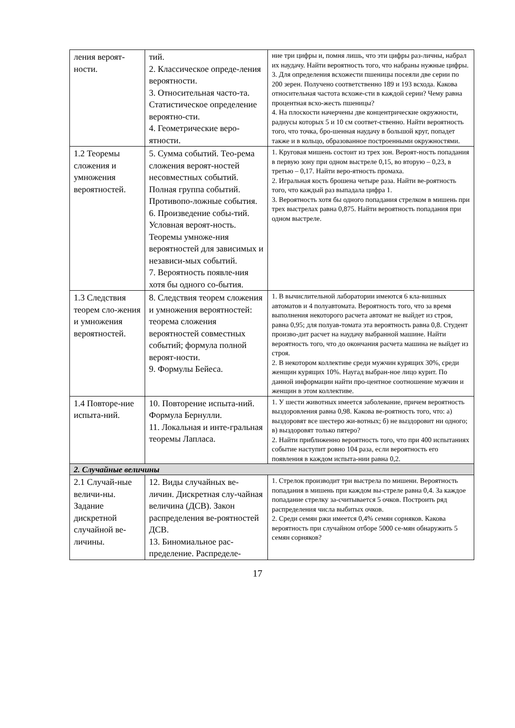| ления вероят-ности. | тий. 2. Классическое опреде-ления вероятности. 3. Относительная часто-та. Статистическое определение вероятно-сти. 4. Геометрические веро-ятности. | ние три цифры и, помня лишь, что эти цифры раз-личны, набрал их наудачу. Найти вероятность того, что набраны нужные цифры. 3. Для определения всхожести пшеницы посеяли две серии по 200 зерен. Получено соответственно 189 и 193 всхода. Какова относительная частота всхоже-сти в каждой серии? Чему равна процентная всхо-жесть пшеницы? 4. На плоскости начерчены две концентрические окружности, радиусы которых 5 и 10 см соответ-ственно. Найти вероятность того, что точка, бро-шенная наудачу в большой круг, попадет также и в кольцо, образованное построенными окружностями. |
| 1.2 Теоремы сложения и умножения вероятностей. | 5. Сумма событий. Тео-рема сложения вероят-ностей несовместных событий. Полная группа событий. Противопо-ложные события. 6. Произведение собы-тий. Условная вероят-ность. Теоремы умноже-ния вероятностей для зависимых и независи-мых событий. 7. Вероятность появле-ния хотя бы одного со-бытия. | 1. Круговая мишень состоит из трех зон. Вероят-ность попадания в первую зону при одном выстреле 0,15, во вторую – 0,23, в третью – 0,17. Найти веро-ятность промаха. 2. Игральная кость брошена четыре раза. Найти ве-роятность того, что каждый раз выпадала цифра 1. 3. Вероятность хотя бы одного попадания стрелком в мишень при трех выстрелах равна 0,875. Найти вероятность попадания при одном выстреле. |
| 1.3 Следствия теорем сло-жения и умножения вероятностей. | 8. Следствия теорем сложения и умножения вероятностей: теорема сложения вероятностей совместных событий; формула полной вероят-ности. 9. Формулы Бейеса. | 1. В вычислительной лаборатории имеются 6 кла-вишных автоматов и 4 полуавтомата. Вероятность того, что за время выполнения некоторого расчета автомат не выйдет из строя, равна 0,95; для полуав-томата эта вероятность равна 0,8. Студент произво-дит расчет на наудачу выбранной машине. Найти вероятность того, что до окончания расчета машина не выйдет из строя. 2. В некотором коллективе среди мужчин курящих 30%, среди женщин курящих 10%. Наугад выбран-ное лицо курит. По данной информации найти про-центное соотношение мужчин и женщин в этом коллективе. |
| 1.4 Повторе-ние испыта-ний. | 10. Повторение испыта-ний. Формула Бернулли. 11. Локальная и инте-гральная теоремы Лапласа. | 1. У шести животных имеется заболевание, причем вероятность выздоровления равна 0,98. Какова ве-роятность того, что: а) выздоровят все шестеро жи-вотных; б) не выздоровит ни одного; в) выздоровят только пятеро? 2. Найти приближенно вероятность того, что при 400 испытаниях событие наступит ровно 104 раза, если вероятность его появления в каждом испыта-нии равна 0,2. |
| 2. Случайные величины | | |
| 2.1 Случай-ные величи-ны. Задание дискретной случайной ве-личины. | 12. Виды случайных ве-личин. Дискретная слу-чайная величина (ДСВ). Закон распределения ве-роятностей ДСВ. 13. Биномиальное рас-пределение. Распределе- | 1. Стрелок производит три выстрела по мишени. Вероятность попадания в мишень при каждом вы-стреле равна 0,4. За каждое попадание стрелку за-считывается 5 очков. Построить ряд распределения числа выбитых очков. 2. Среди семян ржи имеется 0,4% семян сорняков. Какова вероятность при случайном отборе 5000 се-мян обнаружить 5 семян сорняков? |
17